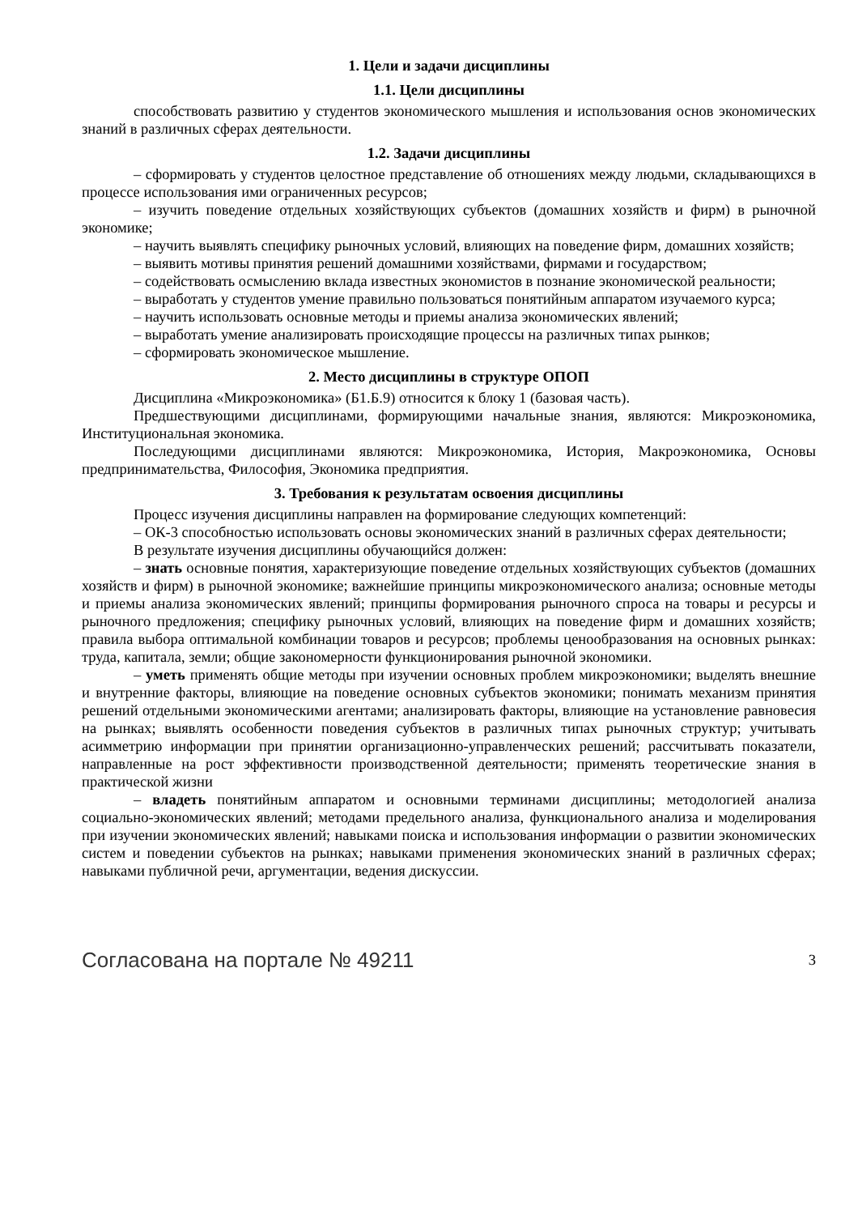1. Цели и задачи дисциплины
1.1. Цели дисциплины
способствовать развитию у студентов экономического мышления и использования основ экономических знаний в различных сферах деятельности.
1.2. Задачи дисциплины
– сформировать у студентов целостное представление об отношениях между людьми, складывающихся в процессе использования ими ограниченных ресурсов;
– изучить поведение отдельных хозяйствующих субъектов (домашних хозяйств и фирм) в рыночной экономике;
– научить выявлять специфику рыночных условий, влияющих на поведение фирм, домашних хозяйств;
– выявить мотивы принятия решений домашними хозяйствами, фирмами и государством;
– содействовать осмыслению вклада известных экономистов в познание экономической реальности;
– выработать у студентов умение правильно пользоваться понятийным аппаратом изучаемого курса;
– научить использовать основные методы и приемы анализа экономических явлений;
– выработать умение анализировать происходящие процессы на различных типах рынков;
– сформировать экономическое мышление.
2. Место дисциплины в структуре ОПОП
Дисциплина «Микроэкономика» (Б1.Б.9) относится к блоку 1 (базовая часть).
Предшествующими дисциплинами, формирующими начальные знания, являются: Микроэкономика, Институциональная экономика.
Последующими дисциплинами являются: Микроэкономика, История, Макроэкономика, Основы предпринимательства, Философия, Экономика предприятия.
3. Требования к результатам освоения дисциплины
Процесс изучения дисциплины направлен на формирование следующих компетенций:
– ОК-3 способностью использовать основы экономических знаний в различных сферах деятельности;
В результате изучения дисциплины обучающийся должен:
– знать основные понятия, характеризующие поведение отдельных хозяйствующих субъектов (домашних хозяйств и фирм) в рыночной экономике; важнейшие принципы микроэкономического анализа; основные методы и приемы анализа экономических явлений; принципы формирования рыночного спроса на товары и ресурсы и рыночного предложения; специфику рыночных условий, влияющих на поведение фирм и домашних хозяйств; правила выбора оптимальной комбинации товаров и ресурсов; проблемы ценообразования на основных рынках: труда, капитала, земли; общие закономерности функционирования рыночной экономики.
– уметь применять общие методы при изучении основных проблем микроэкономики; выделять внешние и внутренние факторы, влияющие на поведение основных субъектов экономики; понимать механизм принятия решений отдельными экономическими агентами; анализировать факторы, влияющие на установление равновесия на рынках; выявлять особенности поведения субъектов в различных типах рыночных структур; учитывать асимметрию информации при принятии организационно-управленческих решений; рассчитывать показатели, направленные на рост эффективности производственной деятельности; применять теоретические знания в практической жизни
– владеть понятийным аппаратом и основными терминами дисциплины; методологией анализа социально-экономических явлений; методами предельного анализа, функционального анализа и моделирования при изучении экономических явлений; навыками поиска и использования информации о развитии экономических систем и поведении субъектов на рынках; навыками применения экономических знаний в различных сферах; навыками публичной речи, аргументации, ведения дискуссии.
Согласована на портале № 49211 3